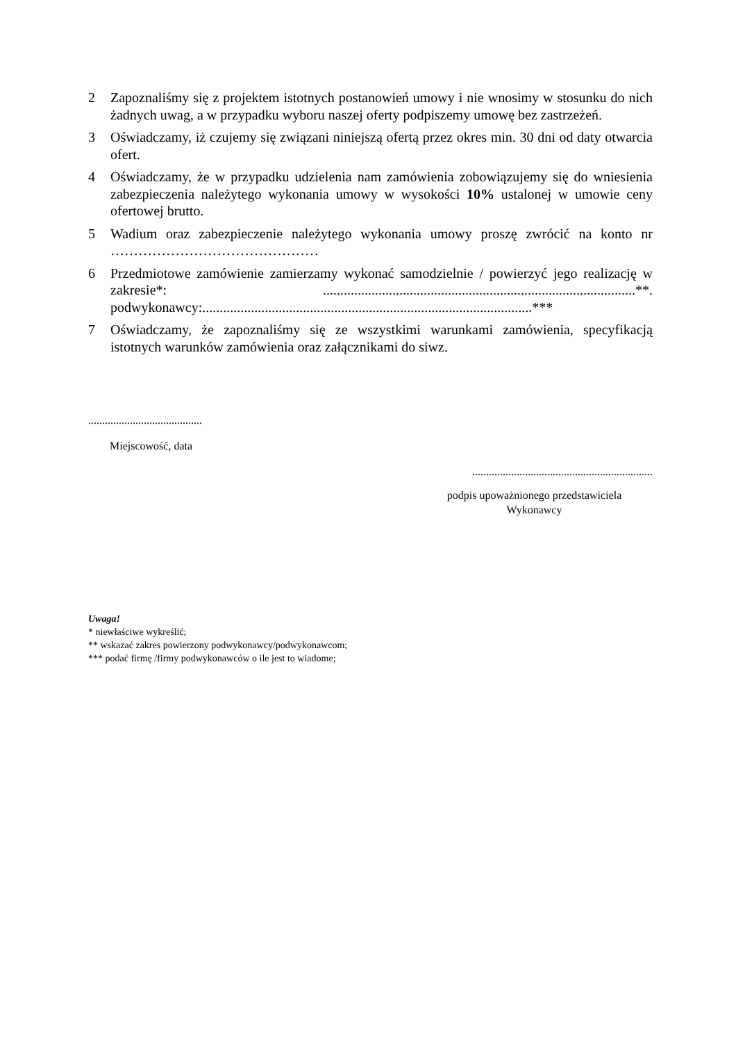2 Zapoznaliśmy się z projektem istotnych postanowień umowy i nie wnosimy w stosunku do nich żadnych uwag, a w przypadku wyboru naszej oferty podpiszemy umowę bez zastrzeżeń.
3 Oświadczamy, iż czujemy się związani niniejszą ofertą przez okres min. 30 dni od daty otwarcia ofert.
4 Oświadczamy, że w przypadku udzielenia nam zamówienia zobowiązujemy się do wniesienia zabezpieczenia należytego wykonania umowy w wysokości 10% ustalonej w umowie ceny ofertowej brutto.
5 Wadium oraz zabezpieczenie należytego wykonania umowy proszę zwrócić na konto nr ………………………………………
6 Przedmiotowe zamówienie zamierzamy wykonać samodzielnie / powierzyć jego realizację w zakresie*: ..........................................................................................**. podwykonawcy:...............................................................................................***
7 Oświadczamy, że zapoznaliśmy się ze wszystkimi warunkami zamówienia, specyfikacją istotnych warunków zamówienia oraz załącznikami do siwz.
.........................................
Miejscowość, data
.................................................................
podpis upoważnionego przedstawiciela
Wykonawcy
Uwaga!
* niewłaściwe wykreślić;
** wskazać zakres powierzony podwykonawcy/podwykonawcom;
*** podać firmę /firmy podwykonawców o ile jest to wiadome;